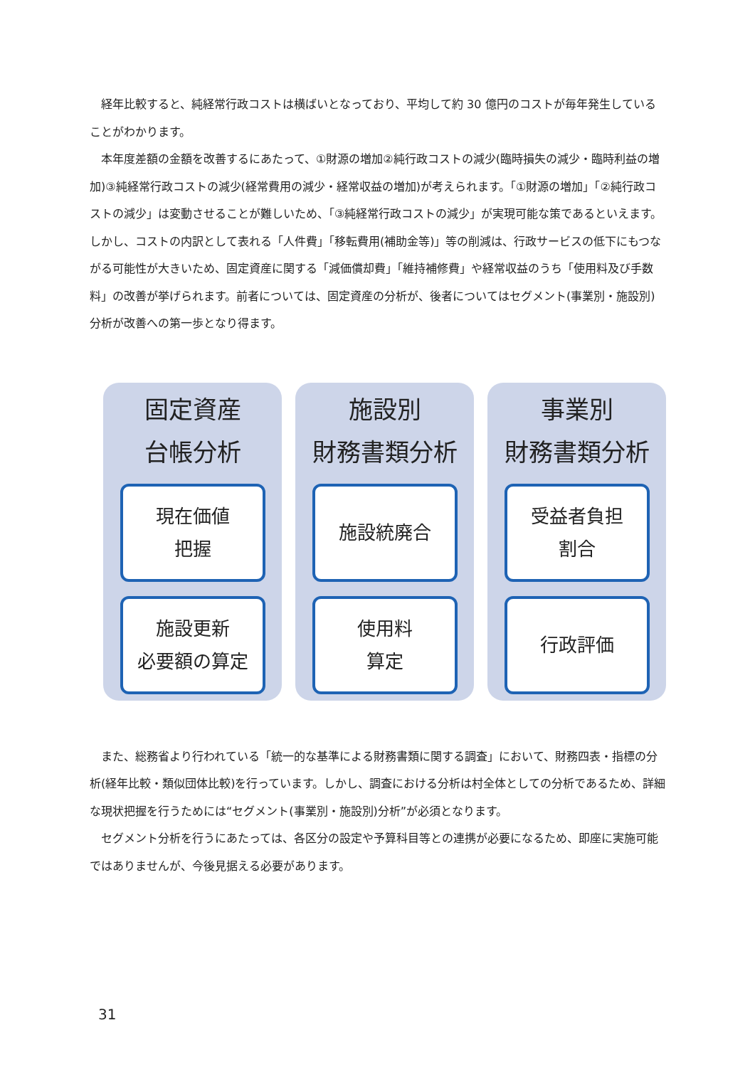経年比較すると、純経常行政コストは横ばいとなっており、平均して約 30 億円のコストが毎年発生していることがわかります。
本年度差額の金額を改善するにあたって、①財源の増加②純行政コストの減少(臨時損失の減少・臨時利益の増加)③純経常行政コストの減少(経常費用の減少・経常収益の増加)が考えられます。「①財源の増加」「②純行政コストの減少」は変動させることが難しいため、「③純経常行政コストの減少」が実現可能な策であるといえます。しかし、コストの内訳として表れる「人件費」「移転費用(補助金等)」等の削減は、行政サービスの低下にもつながる可能性が大きいため、固定資産に関する「減価償却費」「維持補修費」や経常収益のうち「使用料及び手数料」の改善が挙げられます。前者については、固定資産の分析が、後者についてはセグメント(事業別・施設別)分析が改善への第一歩となり得ます。
固定資産
台帳分析
現在価値
把握
施設更新
必要額の算定
施設別
財務書類分析
施設統廃合
使用料
算定
事業別
財務書類分析
受益者負担
割合
行政評価
また、総務省より行われている「統一的な基準による財務書類に関する調査」において、財務四表・指標の分析(経年比較・類似団体比較)を行っています。しかし、調査における分析は村全体としての分析であるため、詳細な現状把握を行うためには“セグメント(事業別・施設別)分析”が必須となります。
セグメント分析を行うにあたっては、各区分の設定や予算科目等との連携が必要になるため、即座に実施可能ではありませんが、今後見据える必要があります。
31